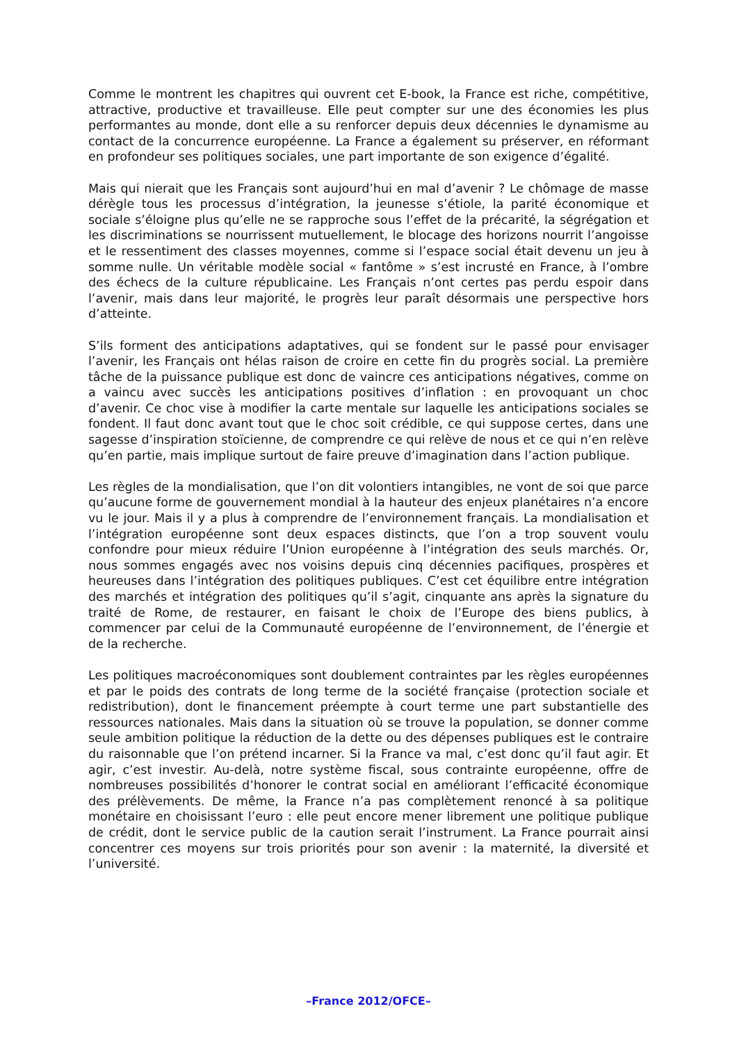Comme le montrent les chapitres qui ouvrent cet E-book, la France est riche, compétitive, attractive, productive et travailleuse. Elle peut compter sur une des économies les plus performantes au monde, dont elle a su renforcer depuis deux décennies le dynamisme au contact de la concurrence européenne. La France a également su préserver, en réformant en profondeur ses politiques sociales, une part importante de son exigence d’égalité.
Mais qui nierait que les Français sont aujourd’hui en mal d’avenir ? Le chômage de masse dérègle tous les processus d’intégration, la jeunesse s’étiole, la parité économique et sociale s’éloigne plus qu’elle ne se rapproche sous l’effet de la précarité, la ségrégation et les discriminations se nourrissent mutuellement, le blocage des horizons nourrit l’angoisse et le ressentiment des classes moyennes, comme si l’espace social était devenu un jeu à somme nulle. Un véritable modèle social « fantôme » s’est incrusté en France, à l’ombre des échecs de la culture républicaine. Les Français n’ont certes pas perdu espoir dans l’avenir, mais dans leur majorité, le progrès leur paraît désormais une perspective hors d’atteinte.
S’ils forment des anticipations adaptatives, qui se fondent sur le passé pour envisager l’avenir, les Français ont hélas raison de croire en cette fin du progrès social. La première tâche de la puissance publique est donc de vaincre ces anticipations négatives, comme on a vaincu avec succès les anticipations positives d’inflation : en provoquant un choc d’avenir. Ce choc vise à modifier la carte mentale sur laquelle les anticipations sociales se fondent. Il faut donc avant tout que le choc soit crédible, ce qui suppose certes, dans une sagesse d’inspiration stoïcienne, de comprendre ce qui relève de nous et ce qui n’en relève qu’en partie, mais implique surtout de faire preuve d’imagination dans l’action publique.
Les règles de la mondialisation, que l’on dit volontiers intangibles, ne vont de soi que parce qu’aucune forme de gouvernement mondial à la hauteur des enjeux planétaires n’a encore vu le jour. Mais il y a plus à comprendre de l’environnement français. La mondialisation et l’intégration européenne sont deux espaces distincts, que l’on a trop souvent voulu confondre pour mieux réduire l’Union européenne à l’intégration des seuls marchés. Or, nous sommes engagés avec nos voisins depuis cinq décennies pacifiques, prospères et heureuses dans l’intégration des politiques publiques. C’est cet équilibre entre intégration des marchés et intégration des politiques qu’il s’agit, cinquante ans après la signature du traité de Rome, de restaurer, en faisant le choix de l’Europe des biens publics, à commencer par celui de la Communauté européenne de l’environnement, de l’énergie et de la recherche.
Les politiques macroéconomiques sont doublement contraintes par les règles européennes et par le poids des contrats de long terme de la société française (protection sociale et redistribution), dont le financement préempte à court terme une part substantielle des ressources nationales. Mais dans la situation où se trouve la population, se donner comme seule ambition politique la réduction de la dette ou des dépenses publiques est le contraire du raisonnable que l’on prétend incarner. Si la France va mal, c’est donc qu’il faut agir. Et agir, c’est investir. Au-delà, notre système fiscal, sous contrainte européenne, offre de nombreuses possibilités d’honorer le contrat social en améliorant l’efficacité économique des prélèvements. De même, la France n’a pas complètement renoncé à sa politique monétaire en choisissant l’euro : elle peut encore mener librement une politique publique de crédit, dont le service public de la caution serait l’instrument. La France pourrait ainsi concentrer ces moyens sur trois priorités pour son avenir : la maternité, la diversité et l’université.
–France 2012/OFCE–